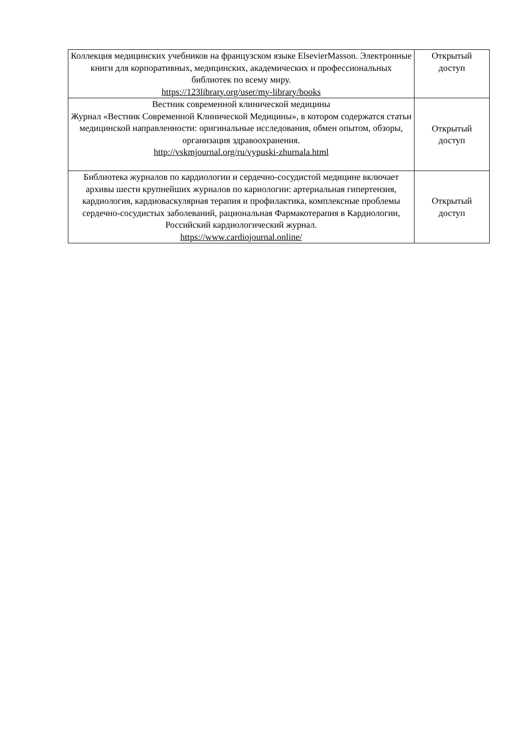| Коллекция медицинских учебников на французском языке ElsevierMasson. Электронные книги для корпоративных, медицинских, академических и профессиональных библиотек по всему миру. https://123library.org/user/my-library/books | Открытый доступ |
| Вестник современной клинической медицины Журнал «Вестник Современной Клинической Медицины», в котором содержатся статьи медицинской направленности: оригинальные исследования, обмен опытом, обзоры, организация здравоохранения. http://vskmjournal.org/ru/vypuski-zhurnala.html | Открытый доступ |
| Библиотека журналов по кардиологии и сердечно-сосудистой медицине включает архивы шести крупнейших журналов по кариологии: артериальная гипертензия, кардиология, кардиоваскулярная терапия и профилактика, комплексные проблемы сердечно-сосудистых заболеваний, рациональная Фармакотерапия в Кардиологии, Российский кардиологический журнал. https://www.cardiojournal.online/ | Открытый доступ |